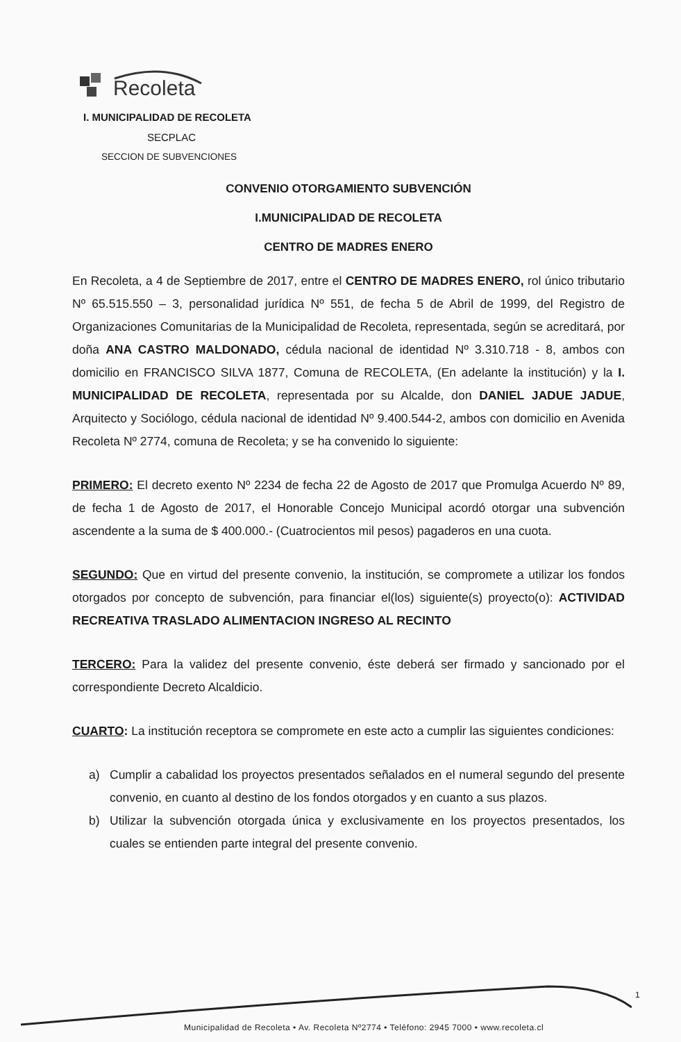Recoleta
I. MUNICIPALIDAD DE RECOLETA
SECPLAC
SECCION DE SUBVENCIONES
CONVENIO OTORGAMIENTO SUBVENCIÓN
I.MUNICIPALIDAD DE RECOLETA
CENTRO DE MADRES ENERO
En Recoleta, a 4 de Septiembre de 2017, entre el CENTRO DE MADRES ENERO, rol único tributario Nº 65.515.550 – 3, personalidad jurídica Nº 551, de fecha 5 de Abril de 1999, del Registro de Organizaciones Comunitarias de la Municipalidad de Recoleta, representada, según se acreditará, por doña ANA CASTRO MALDONADO, cédula nacional de identidad Nº 3.310.718 - 8, ambos con domicilio en FRANCISCO SILVA 1877, Comuna de RECOLETA, (En adelante la institución) y la I. MUNICIPALIDAD DE RECOLETA, representada por su Alcalde, don DANIEL JADUE JADUE, Arquitecto y Sociólogo, cédula nacional de identidad Nº 9.400.544-2, ambos con domicilio en Avenida Recoleta Nº 2774, comuna de Recoleta; y se ha convenido lo siguiente:
PRIMERO: El decreto exento Nº 2234 de fecha 22 de Agosto de 2017 que Promulga Acuerdo Nº 89, de fecha 1 de Agosto de 2017, el Honorable Concejo Municipal acordó otorgar una subvención ascendente a la suma de $ 400.000.- (Cuatrocientos mil pesos) pagaderos en una cuota.
SEGUNDO: Que en virtud del presente convenio, la institución, se compromete a utilizar los fondos otorgados por concepto de subvención, para financiar el(los) siguiente(s) proyecto(o): ACTIVIDAD RECREATIVA TRASLADO ALIMENTACION INGRESO AL RECINTO
TERCERO: Para la validez del presente convenio, éste deberá ser firmado y sancionado por el correspondiente Decreto Alcaldicio.
CUARTO: La institución receptora se compromete en este acto a cumplir las siguientes condiciones:
a) Cumplir a cabalidad los proyectos presentados señalados en el numeral segundo del presente convenio, en cuanto al destino de los fondos otorgados y en cuanto a sus plazos.
b) Utilizar la subvención otorgada única y exclusivamente en los proyectos presentados, los cuales se entienden parte integral del presente convenio.
1
Municipalidad de Recoleta • Av. Recoleta Nº2774 • Teléfono: 2945 7000 • www.recoleta.cl